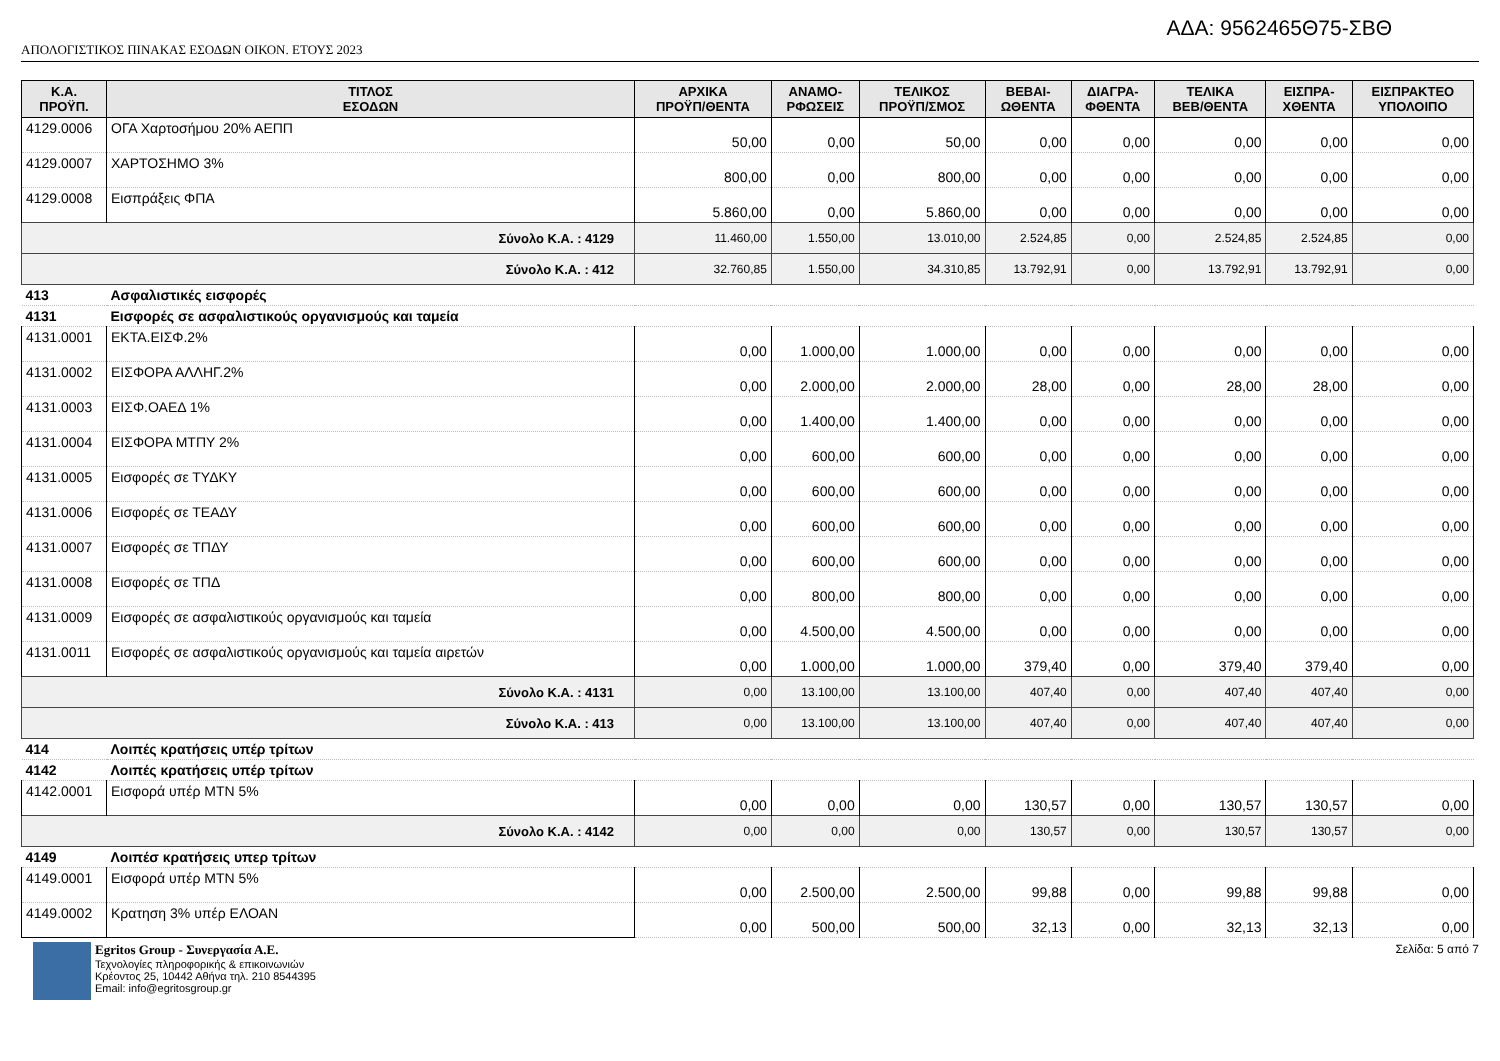ΑΔΑ: 9562465Θ75-ΣΒΘ
ΑΠΟΛΟΓΙΣΤΙΚΟΣ ΠΙΝΑΚΑΣ ΕΣΟΔΩΝ ΟΙΚΟΝ. ΕΤΟΥΣ 2023
| Κ.Α. ΠΡΟΫΠ. | ΤΙΤΛΟΣ ΕΣΟΔΩΝ | ΑΡΧΙΚΑ ΠΡΟΫΠ/ΘΕΝΤΑ | ΑΝΑΜΟ- ΡΦΩΣΕΙΣ | ΤΕΛΙΚΟΣ ΠΡΟΫΠ/ΣΜΟΣ | ΒΕΒΑΙ- ΩΘΕΝΤΑ | ΔΙΑΓΡΑ- ΦΘΕΝΤΑ | ΤΕΛΙΚΑ ΒΕΒ/ΘΕΝΤΑ | ΕΙΣΠΡΑ- ΧΘΕΝΤΑ | ΕΙΣΠΡΑΚΤΕΟ ΥΠΟΛΟΙΠΟ |
| --- | --- | --- | --- | --- | --- | --- | --- | --- | --- |
| 4129.0006 | ΟΓΑ Χαρτοσήμου 20% ΑΕΠΠ | 50,00 | 0,00 | 50,00 | 0,00 | 0,00 | 0,00 | 0,00 | 0,00 |
| 4129.0007 | ΧΑΡΤΟΣΗΜΟ 3% | 800,00 | 0,00 | 800,00 | 0,00 | 0,00 | 0,00 | 0,00 | 0,00 |
| 4129.0008 | Εισπράξεις ΦΠΑ | 5.860,00 | 0,00 | 5.860,00 | 0,00 | 0,00 | 0,00 | 0,00 | 0,00 |
| Σύνολο Κ.Α. : 4129 | | 11.460,00 | 1.550,00 | 13.010,00 | 2.524,85 | 0,00 | 2.524,85 | 2.524,85 | 0,00 |
| Σύνολο Κ.Α. : 412 | | 32.760,85 | 1.550,00 | 34.310,85 | 13.792,91 | 0,00 | 13.792,91 | 13.792,91 | 0,00 |
| 413 | Ασφαλιστικές εισφορές | | | | | | | | |
| 4131 | Εισφορές σε ασφαλιστικούς οργανισμούς και ταμεία | | | | | | | | |
| 4131.0001 | ΕΚΤΑ.ΕΙΣΦ.2% | 0,00 | 1.000,00 | 1.000,00 | 0,00 | 0,00 | 0,00 | 0,00 | 0,00 |
| 4131.0002 | ΕΙΣΦΟΡΑ ΑΛΛΗΓ.2% | 0,00 | 2.000,00 | 2.000,00 | 28,00 | 0,00 | 28,00 | 28,00 | 0,00 |
| 4131.0003 | ΕΙΣΦ.ΟΑΕΔ 1% | 0,00 | 1.400,00 | 1.400,00 | 0,00 | 0,00 | 0,00 | 0,00 | 0,00 |
| 4131.0004 | ΕΙΣΦΟΡΑ ΜΤΠΥ 2% | 0,00 | 600,00 | 600,00 | 0,00 | 0,00 | 0,00 | 0,00 | 0,00 |
| 4131.0005 | Εισφορές σε ΤΥΔΚΥ | 0,00 | 600,00 | 600,00 | 0,00 | 0,00 | 0,00 | 0,00 | 0,00 |
| 4131.0006 | Εισφορές σε ΤΕΑΔΥ | 0,00 | 600,00 | 600,00 | 0,00 | 0,00 | 0,00 | 0,00 | 0,00 |
| 4131.0007 | Εισφορές σε ΤΠΔΥ | 0,00 | 600,00 | 600,00 | 0,00 | 0,00 | 0,00 | 0,00 | 0,00 |
| 4131.0008 | Εισφορές σε ΤΠΔ | 0,00 | 800,00 | 800,00 | 0,00 | 0,00 | 0,00 | 0,00 | 0,00 |
| 4131.0009 | Εισφορές σε ασφαλιστικούς οργανισμούς και ταμεία | 0,00 | 4.500,00 | 4.500,00 | 0,00 | 0,00 | 0,00 | 0,00 | 0,00 |
| 4131.0011 | Εισφορές σε ασφαλιστικούς οργανισμούς και ταμεία αιρετών | 0,00 | 1.000,00 | 1.000,00 | 379,40 | 0,00 | 379,40 | 379,40 | 0,00 |
| Σύνολο Κ.Α. : 4131 | | 0,00 | 13.100,00 | 13.100,00 | 407,40 | 0,00 | 407,40 | 407,40 | 0,00 |
| Σύνολο Κ.Α. : 413 | | 0,00 | 13.100,00 | 13.100,00 | 407,40 | 0,00 | 407,40 | 407,40 | 0,00 |
| 414 | Λοιπές κρατήσεις υπέρ τρίτων | | | | | | | | |
| 4142 | Λοιπές κρατήσεις υπέρ τρίτων | | | | | | | | |
| 4142.0001 | Εισφορά υπέρ ΜΤΝ 5% | 0,00 | 0,00 | 0,00 | 130,57 | 0,00 | 130,57 | 130,57 | 0,00 |
| Σύνολο Κ.Α. : 4142 | | 0,00 | 0,00 | 0,00 | 130,57 | 0,00 | 130,57 | 130,57 | 0,00 |
| 4149 | Λοιπέσ κρατήσεις υπερ τρίτων | | | | | | | | |
| 4149.0001 | Εισφορά υπέρ ΜΤΝ 5% | 0,00 | 2.500,00 | 2.500,00 | 99,88 | 0,00 | 99,88 | 99,88 | 0,00 |
| 4149.0002 | Κρατηση 3% υπέρ ΕΛΟΑΝ | 0,00 | 500,00 | 500,00 | 32,13 | 0,00 | 32,13 | 32,13 | 0,00 |
Egritos Group - Συνεργασία Α.Ε.
Τεχνολογίες πληροφορικής & επικοινωνιών
Κρέοντος 25, 10442 Αθήνα τηλ. 210 8544395
Email: info@egritosgroup.gr
Σελίδα: 5 από 7